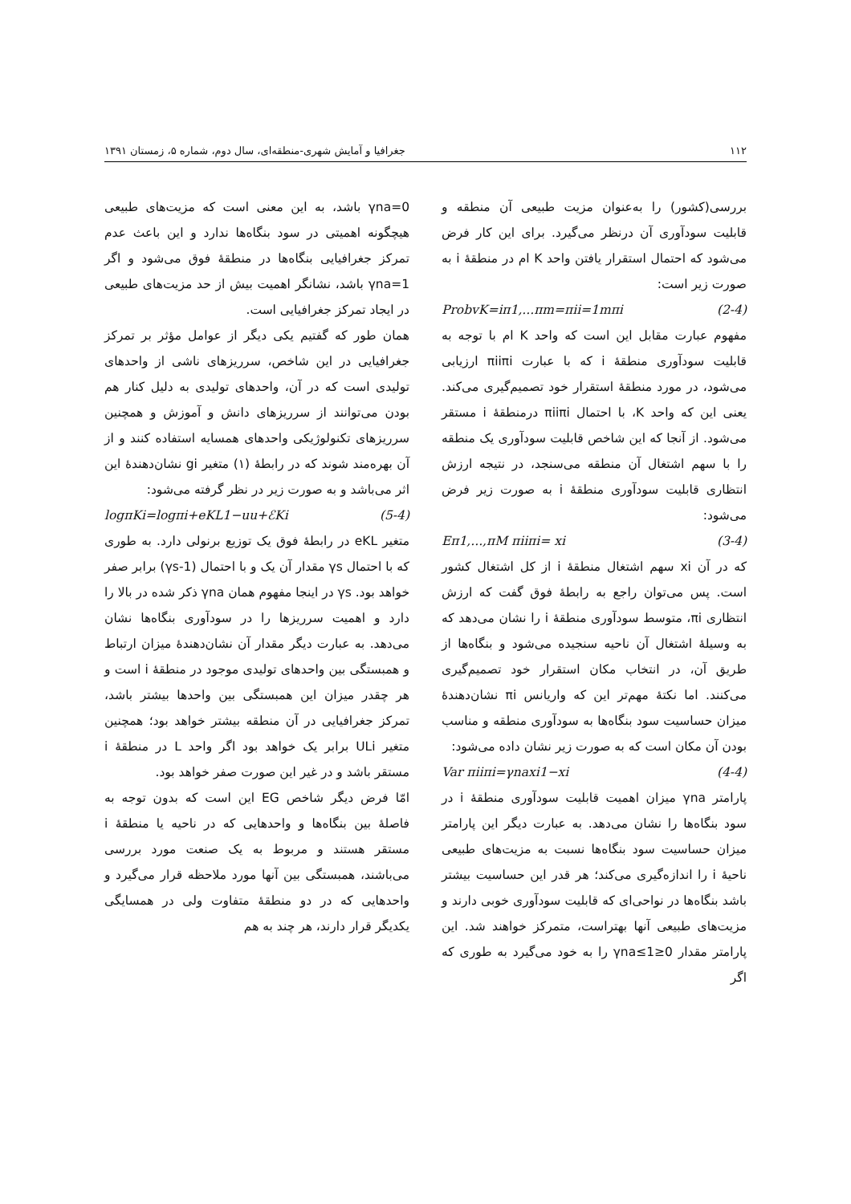۱۱۲ جغرافیا و آمایش شهری-منطقه‌ای، سال دوم، شماره ۵، زمستان ۱۳۹۱
بررسی(کشور) را به‌عنوان مزیت طبیعی آن منطقه و قابلیت سودآوری آن درنظر می‌گیرد. برای این کار فرض می‌شود که احتمال استقرار یافتن واحد K ام در منطقهٔ i به صورت زیر است:
ProbvK=iπ1,...πm=πii=1mπi (2-4)
مفهوم عبارت مقابل این است که واحد K ام با توجه به قابلیت سودآوری منطقهٔ i که با عبارت πiiπi ارزیابی می‌شود، در مورد منطقهٔ استقرار خود تصمیم‌گیری می‌کند. یعنی این که واحد K، با احتمال πiiπi درمنطقهٔ i مستقر می‌شود. از آنجا که این شاخص قابلیت سودآوری یک منطقه را با سهم اشتغال آن منطقه می‌سنجد، در نتیجه ارزش انتظاری قابلیت سودآوری منطقهٔ i به صورت زیر فرض می‌شود:
Eπ1,...,πM πiiπi= xi (3-4)
که در آن xi سهم اشتغال منطقهٔ i از کل اشتغال کشور است. پس می‌توان راجع به رابطهٔ فوق گفت که ارزش انتظاری πi، متوسط سودآوری منطقهٔ i را نشان می‌دهد که به وسیلهٔ اشتغال آن ناحیه سنجیده می‌شود و بنگاه‌ها از طریق آن، در انتخاب مکان استقرار خود تصمیم‌گیری می‌کنند. اما نکتهٔ مهم‌تر این که واریانس πi نشان‌دهندهٔ میزان حساسیت سود بنگاه‌ها به سودآوری منطقه و مناسب بودن آن مکان است که به صورت زیر نشان داده می‌شود:
Var πiiπi=γnaxi1−xi (4-4)
پارامتر γna میزان اهمیت قابلیت سودآوری منطقهٔ i در سود بنگاه‌ها را نشان می‌دهد. به عبارت دیگر این پارامتر میزان حساسیت سود بنگاه‌ها نسبت به مزیت‌های طبیعی ناحیهٔ i را اندازه‌گیری می‌کند؛ هر قدر این حساسیت بیشتر باشد بنگاه‌ها در نواحی‌ای که قابلیت سودآوری خوبی دارند و مزیت‌های طبیعی آنها بهتراست، متمرکز خواهند شد. این پارامتر مقدار 0≤γna≤1 را به خود می‌گیرد به طوری که اگر
γna=0 باشد، به این معنی است که مزیت‌های طبیعی هیچگونه اهمیتی در سود بنگاه‌ها ندارد و این باعث عدم تمرکز جغرافیایی بنگاه‌ها در منطقهٔ فوق می‌شود و اگر γna=1 باشد، نشانگر اهمیت بیش از حد مزیت‌های طبیعی در ایجاد تمرکز جغرافیایی است.
همان طور که گفتیم یکی دیگر از عوامل مؤثر بر تمرکز جغرافیایی در این شاخص، سرریزهای ناشی از واحدهای تولیدی است که در آن، واحدهای تولیدی به دلیل کنار هم بودن می‌توانند از سرریزهای دانش و آموزش و همچنین سرریزهای تکنولوژیکی واحدهای همسایه استفاده کنند و از آن بهره‌مند شوند که در رابطهٔ (۱) متغیر gi نشان‌دهندهٔ این اثر می‌باشد و به صورت زیر در نظر گرفته می‌شود:
logπKi=logπi+eKL1−uu+ℰKi (5-4)
متغیر eKL در رابطهٔ فوق یک توزیع برنولی دارد. به طوری که با احتمال γs مقدار آن یک و با احتمال (1-γs) برابر صفر خواهد بود. γs در اینجا مفهوم همان γna ذکر شده در بالا را دارد و اهمیت سرریزها را در سودآوری بنگاه‌ها نشان می‌دهد. به عبارت دیگر مقدار آن نشان‌دهندهٔ میزان ارتباط و همبستگی بین واحدهای تولیدی موجود در منطقهٔ i است و هر چقدر میزان این همبستگی بین واحدها بیشتر باشد، تمرکز جغرافیایی در آن منطقه بیشتر خواهد بود؛ همچنین متغیر ULi برابر یک خواهد بود اگر واحد L در منطقهٔ i مستقر باشد و در غیر این صورت صفر خواهد بود.
امّا فرض دیگر شاخص EG این است که بدون توجه به فاصلهٔ بین بنگاه‌ها و واحدهایی که در ناحیه یا منطقهٔ i مستقر هستند و مربوط به یک صنعت مورد بررسی می‌باشند، همبستگی بین آنها مورد ملاحظه قرار می‌گیرد و واحدهایی که در دو منطقهٔ متفاوت ولی در همسایگی یکدیگر قرار دارند، هر چند به هم